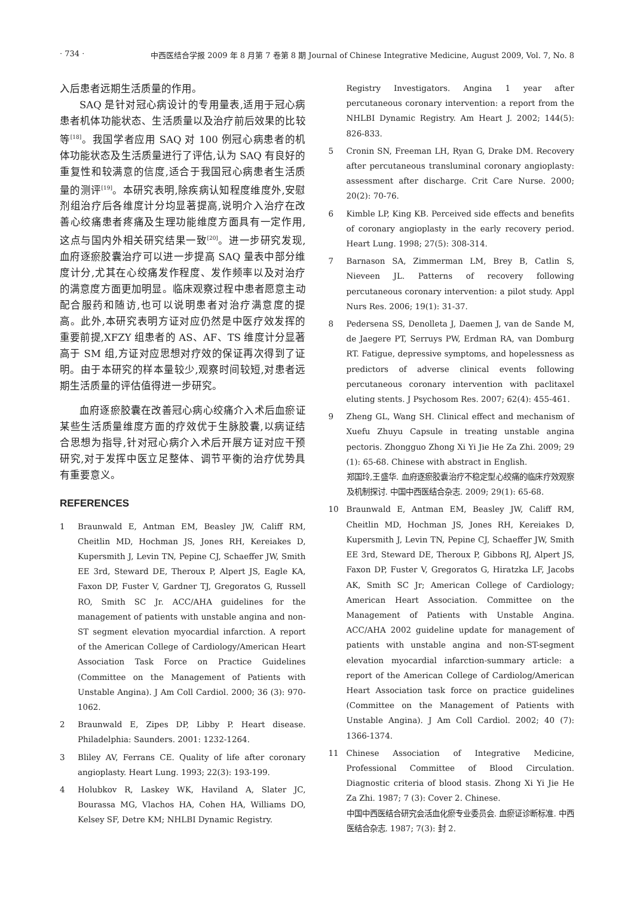· 734 · 中西医结合学报 2009 年 8 月第 7 卷第 8 期 Journal of Chinese Integrative Medicine, August 2009, Vol. 7, No. 8
入后患者远期生活质量的作用。
SAQ 是针对冠心病设计的专用量表,适用于冠心病患者机体功能状态、生活质量以及治疗前后效果的比较等<sup>[18]</sup>。我国学者应用 SAQ 对 100 例冠心病患者的机体功能状态及生活质量进行了评估,认为 SAQ 有良好的重复性和较满意的信度,适合于我国冠心病患者生活质量的测评<sup>[19]</sup>。本研究表明,除疾病认知程度维度外,安慰剂组治疗后各维度计分均显著提高,说明介入治疗在改善心绞痛患者疼痛及生理功能维度方面具有一定作用,这点与国内外相关研究结果一致<sup>[20]</sup>。进一步研究发现,血府逐瘀胶囊治疗可以进一步提高 SAQ 量表中部分维度计分,尤其在心绞痛发作程度、发作频率以及对治疗的满意度方面更加明显。临床观察过程中患者愿意主动配合服药和随访,也可以说明患者对治疗满意度的提高。此外,本研究表明方证对应仍然是中医疗效发挥的重要前提,XFZY 组患者的 AS、AF、TS 维度计分显著高于 SM 组,方证对应思想对疗效的保证再次得到了证明。由于本研究的样本量较少,观察时间较短,对患者远期生活质量的评估值得进一步研究。
血府逐瘀胶囊在改善冠心病心绞痛介入术后血瘀证某些生活质量维度方面的疗效优于生脉胶囊,以病证结合思想为指导,针对冠心病介入术后开展方证对应干预研究,对于发挥中医立足整体、调节平衡的治疗优势具有重要意义。
REFERENCES
1 Braunwald E, Antman EM, Beasley JW, Califf RM, Cheitlin MD, Hochman JS, Jones RH, Kereiakes D, Kupersmith J, Levin TN, Pepine CJ, Schaeffer JW, Smith EE 3rd, Steward DE, Theroux P, Alpert JS, Eagle KA, Faxon DP, Fuster V, Gardner TJ, Gregoratos G, Russell RO, Smith SC Jr. ACC/AHA guidelines for the management of patients with unstable angina and non-ST segment elevation myocardial infarction. A report of the American College of Cardiology/American Heart Association Task Force on Practice Guidelines (Committee on the Management of Patients with Unstable Angina). J Am Coll Cardiol. 2000; 36 (3): 970-1062.
2 Braunwald E, Zipes DP, Libby P. Heart disease. Philadelphia: Saunders. 2001: 1232-1264.
3 Bliley AV, Ferrans CE. Quality of life after coronary angioplasty. Heart Lung. 1993; 22(3): 193-199.
4 Holubkov R, Laskey WK, Haviland A, Slater JC, Bourassa MG, Vlachos HA, Cohen HA, Williams DO, Kelsey SF, Detre KM; NHLBI Dynamic Registry.
Registry Investigators. Angina 1 year after percutaneous coronary intervention: a report from the NHLBI Dynamic Registry. Am Heart J. 2002; 144(5): 826-833.
5 Cronin SN, Freeman LH, Ryan G, Drake DM. Recovery after percutaneous transluminal coronary angioplasty: assessment after discharge. Crit Care Nurse. 2000; 20(2): 70-76.
6 Kimble LP, King KB. Perceived side effects and benefits of coronary angioplasty in the early recovery period. Heart Lung. 1998; 27(5): 308-314.
7 Barnason SA, Zimmerman LM, Brey B, Catlin S, Nieveen JL. Patterns of recovery following percutaneous coronary intervention: a pilot study. Appl Nurs Res. 2006; 19(1): 31-37.
8 Pedersena SS, Denolleta J, Daemen J, van de Sande M, de Jaegere PT, Serruys PW, Erdman RA, van Domburg RT. Fatigue, depressive symptoms, and hopelessness as predictors of adverse clinical events following percutaneous coronary intervention with paclitaxel eluting stents. J Psychosom Res. 2007; 62(4): 455-461.
9 Zheng GL, Wang SH. Clinical effect and mechanism of Xuefu Zhuyu Capsule in treating unstable angina pectoris. Zhongguo Zhong Xi Yi Jie He Za Zhi. 2009; 29 (1): 65-68. Chinese with abstract in English.
郑国玲,王盛华. 血府逐瘀胶囊治疗不稳定型心绞痛的临床疗效观察及机制探讨. 中国中西医结合杂志. 2009; 29(1): 65-68.
10 Braunwald E, Antman EM, Beasley JW, Califf RM, Cheitlin MD, Hochman JS, Jones RH, Kereiakes D, Kupersmith J, Levin TN, Pepine CJ, Schaeffer JW, Smith EE 3rd, Steward DE, Theroux P, Gibbons RJ, Alpert JS, Faxon DP, Fuster V, Gregoratos G, Hiratzka LF, Jacobs AK, Smith SC Jr; American College of Cardiology; American Heart Association. Committee on the Management of Patients with Unstable Angina. ACC/AHA 2002 guideline update for management of patients with unstable angina and non-ST-segment elevation myocardial infarction-summary article: a report of the American College of Cardiolog/American Heart Association task force on practice guidelines (Committee on the Management of Patients with Unstable Angina). J Am Coll Cardiol. 2002; 40 (7): 1366-1374.
11 Chinese Association of Integrative Medicine, Professional Committee of Blood Circulation. Diagnostic criteria of blood stasis. Zhong Xi Yi Jie He Za Zhi. 1987; 7 (3): Cover 2. Chinese.
中国中西医结合研究会活血化瘀专业委员会. 血瘀证诊断标准. 中西医结合杂志. 1987; 7(3): 封 2.